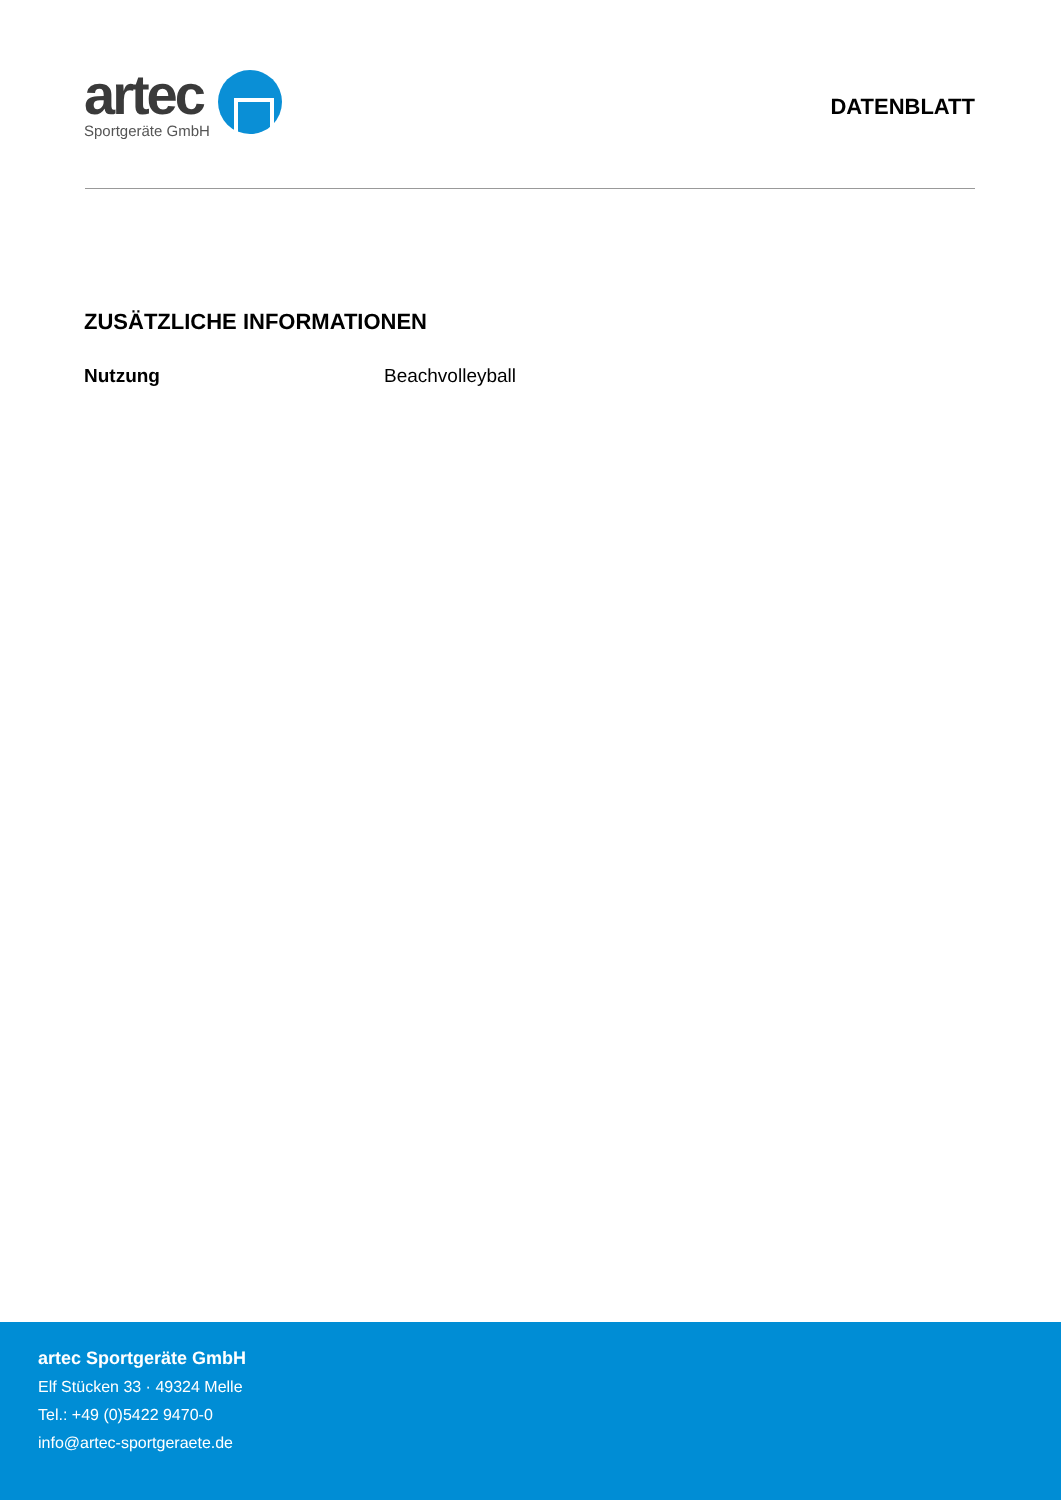artec
Sportgeräte GmbH
DATENBLATT
ZUSÄTZLICHE INFORMATIONEN
| Nutzung | Beachvolleyball |
artec Sportgeräte GmbH
Elf Stücken 33 · 49324 Melle
Tel.: +49 (0)5422 9470-0
info@artec-sportgeraete.de